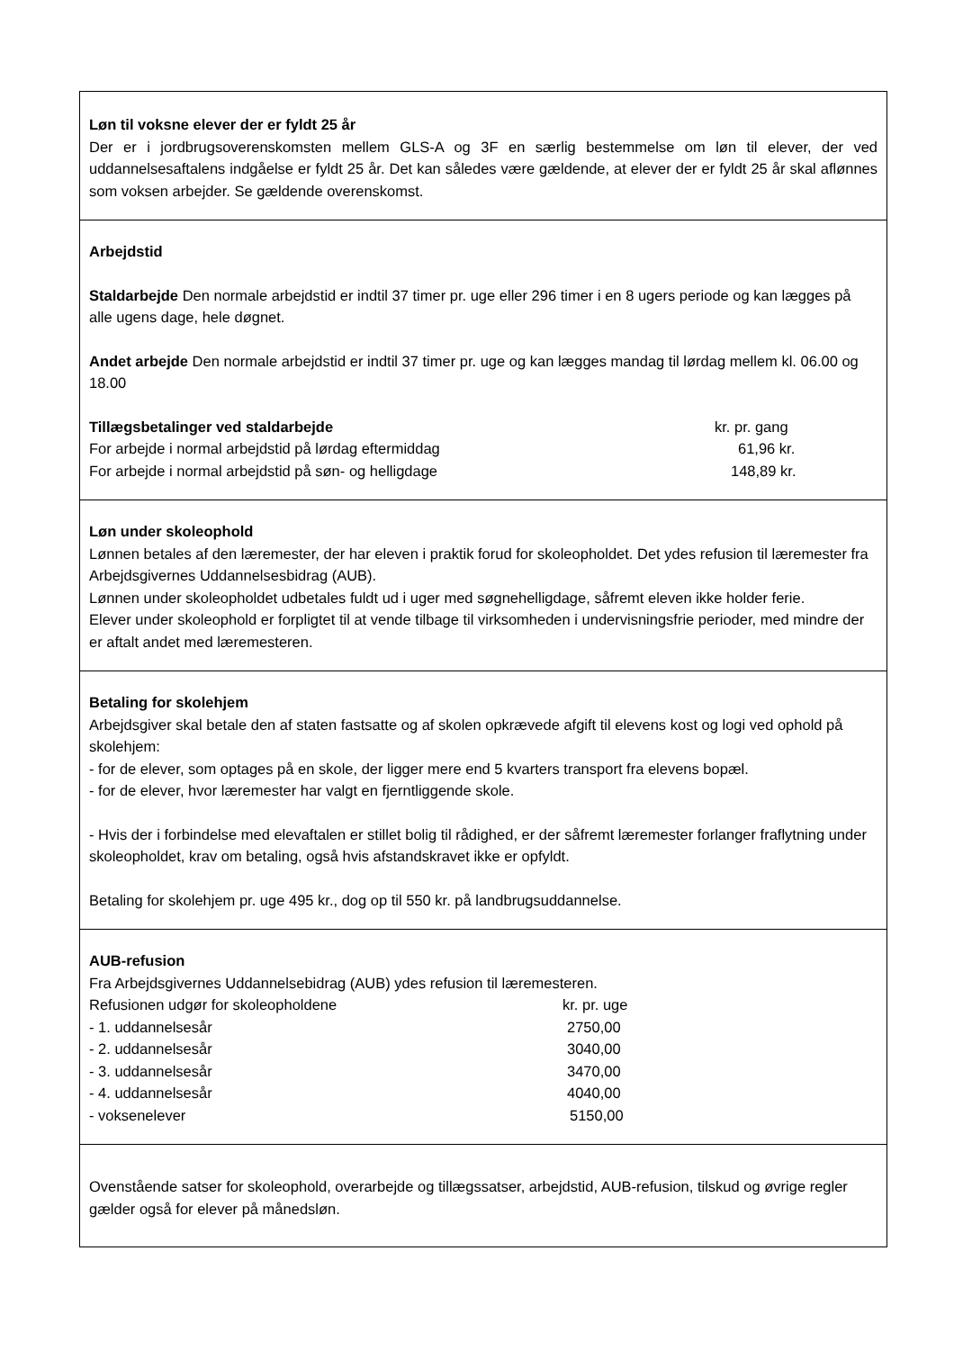Løn til voksne elever der er fyldt 25 år
Der er i jordbrugsoverenskomsten mellem GLS-A og 3F en særlig bestemmelse om løn til elever, der ved uddannelsesaftalens indgåelse er fyldt 25 år. Det kan således være gældende, at elever der er fyldt 25 år skal aflønnes som voksen arbejder. Se gældende overenskomst.
Arbejdstid
Staldarbejde Den normale arbejdstid er indtil 37 timer pr. uge eller 296 timer i en 8 ugers periode og kan lægges på alle ugens dage, hele døgnet.
Andet arbejde Den normale arbejdstid er indtil 37 timer pr. uge og kan lægges mandag til lørdag mellem kl. 06.00 og 18.00
| Tillægsbetalinger ved staldarbejde | kr. pr. gang |
| --- | --- |
| For arbejde i normal arbejdstid på lørdag eftermiddag | 61,96 kr. |
| For arbejde i normal arbejdstid på søn- og helligdage | 148,89 kr. |
Løn under skoleophold
Lønnen betales af den læremester, der har eleven i praktik forud for skoleopholdet. Det ydes refusion til læremester fra Arbejdsgivernes Uddannelsesbidrag (AUB).
Lønnen under skoleopholdet udbetales fuldt ud i uger med søgnehelligdage, såfremt eleven ikke holder ferie.
Elever under skoleophold er forpligtet til at vende tilbage til virksomheden i undervisningsfrie perioder, med mindre der er aftalt andet med læremesteren.
Betaling for skolehjem
Arbejdsgiver skal betale den af staten fastsatte og af skolen opkrævede afgift til elevens kost og logi ved ophold på skolehjem:
- for de elever, som optages på en skole, der ligger mere end 5 kvarters transport fra elevens bopæl.
- for de elever, hvor læremester har valgt en fjerntliggende skole.
- Hvis der i forbindelse med elevaftalen er stillet bolig til rådighed, er der såfremt læremester forlanger fraflytning under skoleopholdet, krav om betaling, også hvis afstandskravet ikke er opfyldt.
Betaling for skolehjem pr. uge 495 kr., dog op til 550 kr. på landbrugsuddannelse.
AUB-refusion
Fra Arbejdsgivernes Uddannelsebidrag (AUB) ydes refusion til læremesteren.
| Refusionen udgør for skoleopholdene | kr. pr. uge |
| - 1. uddannelsesår | 2750,00 |
| - 2. uddannelsesår | 3040,00 |
| - 3. uddannelsesår | 3470,00 |
| - 4. uddannelsesår | 4040,00 |
| - voksenelever | 5150,00 |
Ovenstående satser for skoleophold, overarbejde og tillægssatser, arbejdstid, AUB-refusion, tilskud og øvrige regler gælder også for elever på månedsløn.